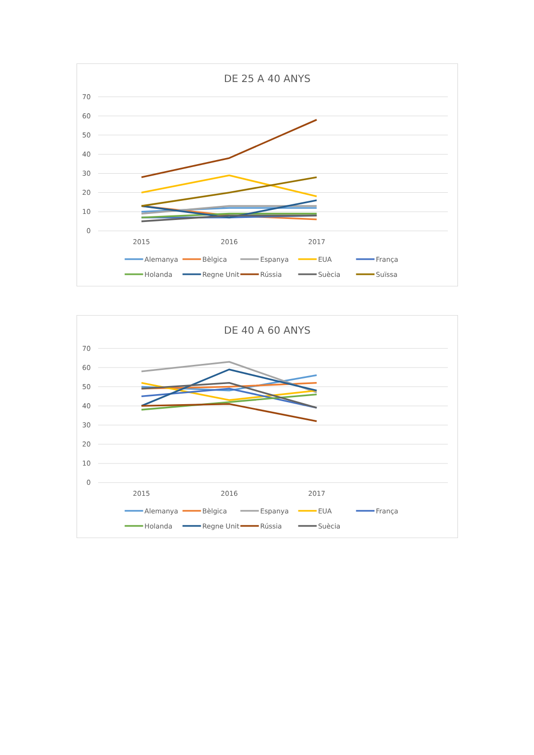DE 25 A 40 ANYS
70
60
50
40
30
20
10
0
2015
2016
2017
Alemanya
Bèlgica
Espanya
EUA
França
Holanda
Regne Unit
Rússia
Suècia
Suïssa
DE 40 A 60 ANYS
70
60
50
40
30
20
10
0
2015
2016
2017
Alemanya
Bèlgica
Espanya
EUA
França
Holanda
Regne Unit
Rússia
Suècia